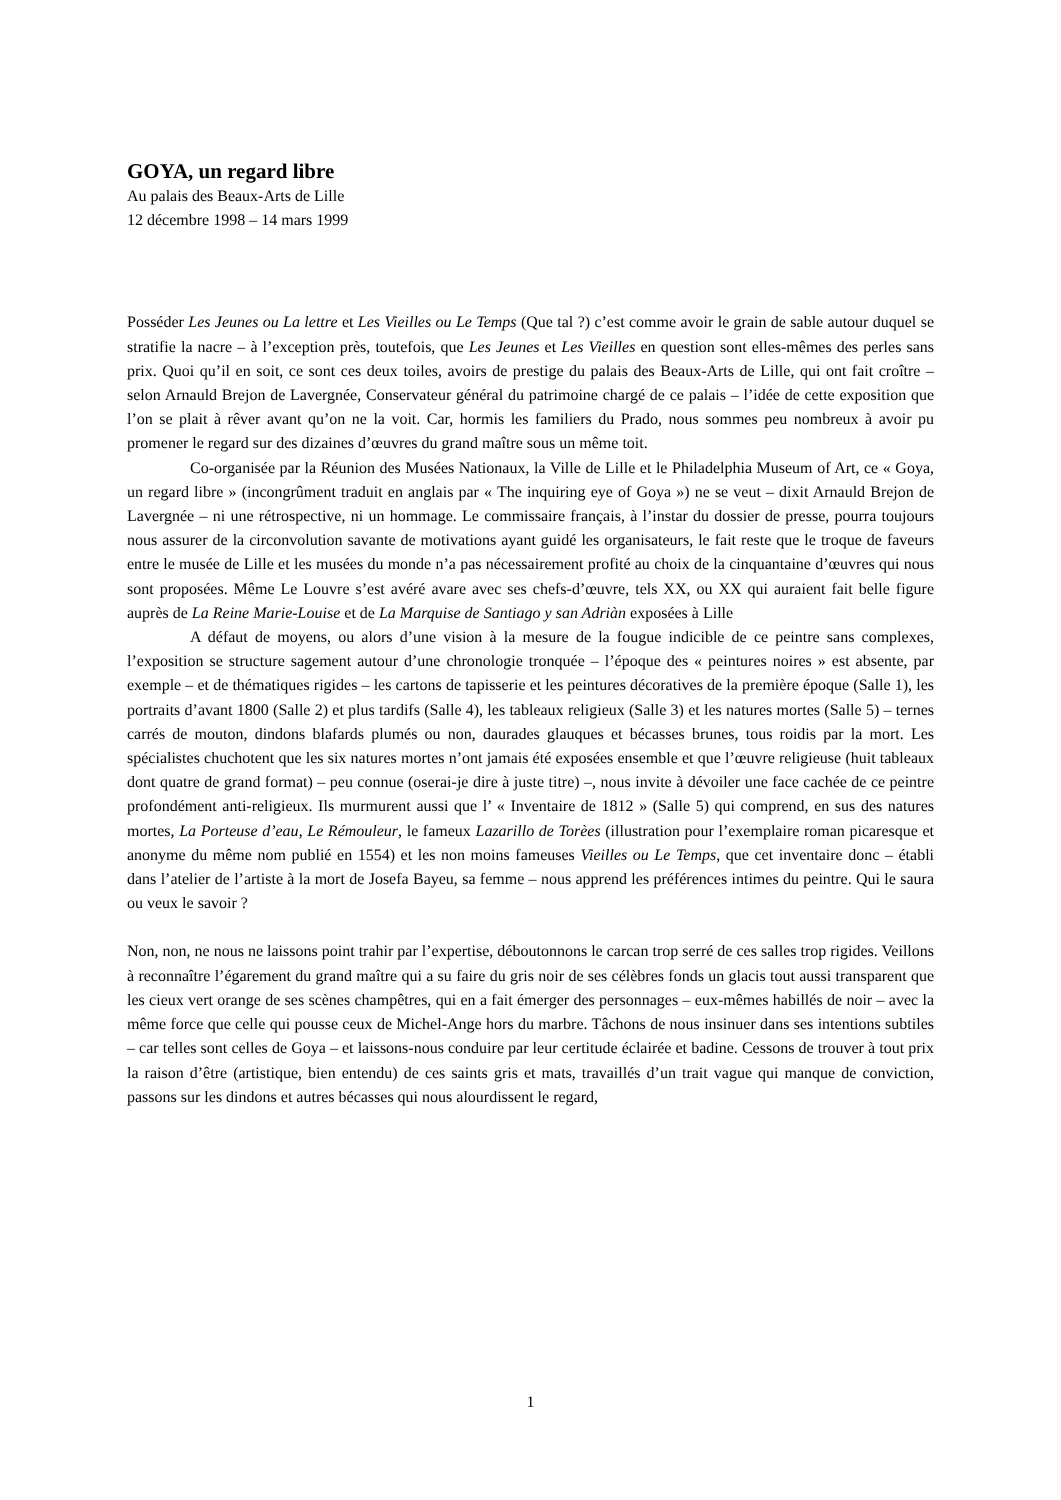GOYA, un regard libre
Au palais des Beaux-Arts de Lille
12 décembre 1998 – 14 mars 1999
Posséder Les Jeunes ou La lettre et Les Vieilles ou Le Temps (Que tal ?) c’est comme avoir le grain de sable autour duquel se stratifie la nacre – à l’exception près, toutefois, que Les Jeunes et Les Vieilles en question sont elles-mêmes des perles sans prix. Quoi qu’il en soit, ce sont ces deux toiles, avoirs de prestige du palais des Beaux-Arts de Lille, qui ont fait croître – selon Arnauld Brejon de Lavergnée, Conservateur général du patrimoine chargé de ce palais – l’idée de cette exposition que l’on se plait à rêver avant qu’on ne la voit. Car, hormis les familiers du Prado, nous sommes peu nombreux à avoir pu promener le regard sur des dizaines d’œuvres du grand maître sous un même toit.
Co-organisée par la Réunion des Musées Nationaux, la Ville de Lille et le Philadelphia Museum of Art, ce « Goya, un regard libre » (incongrûment traduit en anglais par « The inquiring eye of Goya ») ne se veut – dixit Arnauld Brejon de Lavergnée – ni une rétrospective, ni un hommage. Le commissaire français, à l’instar du dossier de presse, pourra toujours nous assurer de la circonvolution savante de motivations ayant guidé les organisateurs, le fait reste que le troque de faveurs entre le musée de Lille et les musées du monde n’a pas nécessairement profité au choix de la cinquantaine d’œuvres qui nous sont proposées. Même Le Louvre s’est avéré avare avec ses chefs-d’œuvre, tels XX, ou XX qui auraient fait belle figure auprès de La Reine Marie-Louise et de La Marquise de Santiago y san Adriàn exposées à Lille
A défaut de moyens, ou alors d’une vision à la mesure de la fougue indicible de ce peintre sans complexes, l’exposition se structure sagement autour d’une chronologie tronquée – l’époque des « peintures noires » est absente, par exemple – et de thématiques rigides – les cartons de tapisserie et les peintures décoratives de la première époque (Salle 1), les portraits d’avant 1800 (Salle 2) et plus tardifs (Salle 4), les tableaux religieux (Salle 3) et les natures mortes (Salle 5) – ternes carrés de mouton, dindons blafards plumés ou non, daurades glauques et bécasses brunes, tous roidis par la mort. Les spécialistes chuchotent que les six natures mortes n’ont jamais été exposées ensemble et que l’œuvre religieuse (huit tableaux dont quatre de grand format) – peu connue (oserai-je dire à juste titre) –, nous invite à dévoiler une face cachée de ce peintre profondément anti-religieux. Ils murmurent aussi que l’ « Inventaire de 1812 » (Salle 5) qui comprend, en sus des natures mortes, La Porteuse d’eau, Le Rémouleur, le fameux Lazarillo de Torèes (illustration pour l’exemplaire roman picaresque et anonyme du même nom publié en 1554) et les non moins fameuses Vieilles ou Le Temps, que cet inventaire donc – établi dans l’atelier de l’artiste à la mort de Josefa Bayeu, sa femme – nous apprend les préférences intimes du peintre. Qui le saura ou veux le savoir ?
Non, non, ne nous ne laissons point trahir par l’expertise, déboutonnons le carcan trop serré de ces salles trop rigides. Veillons à reconnaître l’égarement du grand maître qui a su faire du gris noir de ses célèbres fonds un glacis tout aussi transparent que les cieux vert orange de ses scènes champêtres, qui en a fait émerger des personnages – eux-mêmes habillés de noir – avec la même force que celle qui pousse ceux de Michel-Ange hors du marbre. Tâchons de nous insinuer dans ses intentions subtiles – car telles sont celles de Goya – et laissons-nous conduire par leur certitude éclairée et badine. Cessons de trouver à tout prix la raison d’être (artistique, bien entendu) de ces saints gris et mats, travaillés d’un trait vague qui manque de conviction, passons sur les dindons et autres bécasses qui nous alourdissent le regard,
1